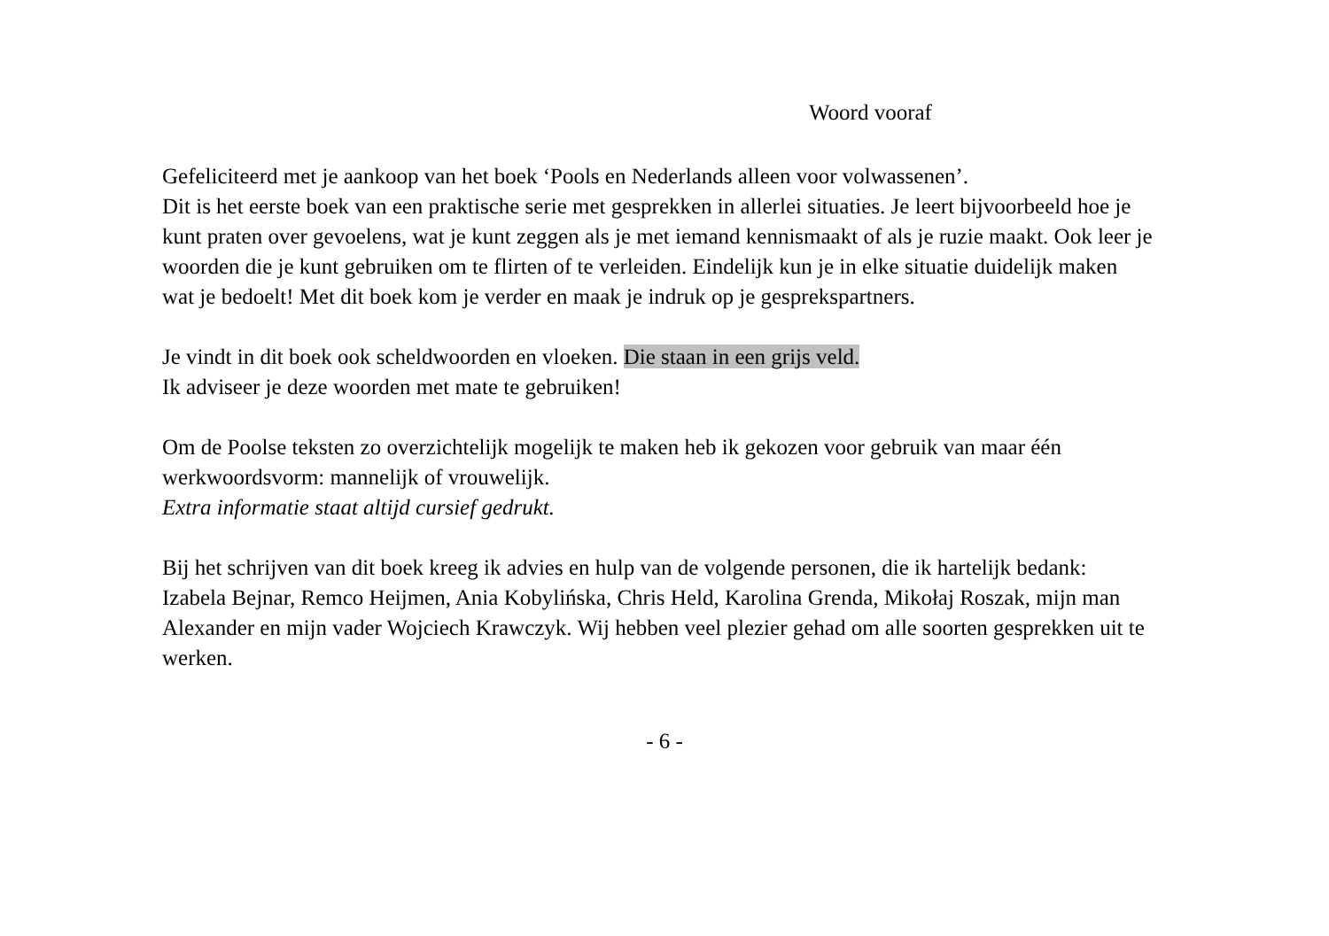Woord vooraf
Gefeliciteerd met je aankoop van het boek ‘Pools en Nederlands alleen voor volwassenen’.
Dit is het eerste boek van een praktische serie met gesprekken in allerlei situaties. Je leert bijvoorbeeld hoe je kunt praten over gevoelens, wat je kunt zeggen als je met iemand kennismaakt of als je ruzie maakt. Ook leer je woorden die je kunt gebruiken om te flirten of te verleiden. Eindelijk kun je in elke situatie duidelijk maken wat je bedoelt! Met dit boek kom je verder en maak je indruk op je gesprekspartners.
Je vindt in dit boek ook scheldwoorden en vloeken. Die staan in een grijs veld.
Ik adviseer je deze woorden met mate te gebruiken!
Om de Poolse teksten zo overzichtelijk mogelijk te maken heb ik gekozen voor gebruik van maar één werkwoordsvorm: mannelijk of vrouwelijk.
Extra informatie staat altijd cursief gedrukt.
Bij het schrijven van dit boek kreeg ik advies en hulp van de volgende personen, die ik hartelijk bedank: Izabela Bejnar, Remco Heijmen, Ania Kobylińska, Chris Held, Karolina Grenda, Mikołaj Roszak, mijn man Alexander en mijn vader Wojciech Krawczyk. Wij hebben veel plezier gehad om alle soorten gesprekken uit te werken.
- 6 -